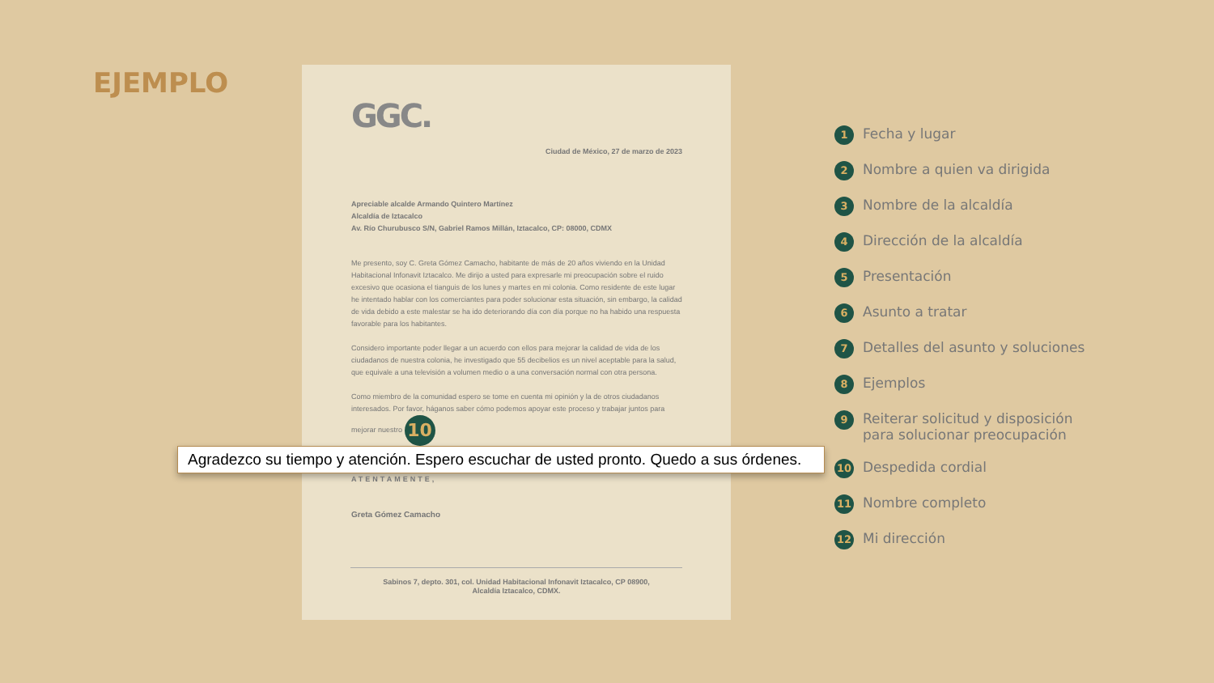EJEMPLO
GGC.
Ciudad de México, 27 de marzo de 2023
Apreciable alcalde Armando Quintero Martínez
Alcaldía de Iztacalco
Av. Río Churubusco S/N, Gabriel Ramos Millán, Iztacalco, CP: 08000, CDMX
Me presento, soy C. Greta Gómez Camacho, habitante de más de 20 años viviendo en la Unidad Habitacional Infonavit Iztacalco. Me dirijo a usted para expresarle mi preocupación sobre el ruido excesivo que ocasiona el tianguis de los lunes y martes en mi colonia. Como residente de este lugar he intentado hablar con los comerciantes para poder solucionar esta situación, sin embargo, la calidad de vida debido a este malestar se ha ido deteriorando día con día porque no ha habido una respuesta favorable para los habitantes.
Considero importante poder llegar a un acuerdo con ellos para mejorar la calidad de vida de los ciudadanos de nuestra colonia, he investigado que 55 decibelios es un nivel aceptable para la salud, que equivale a una televisión a volumen medio o a una conversación normal con otra persona.
Como miembro de la comunidad espero se tome en cuenta mi opinión y la de otros ciudadanos interesados. Por favor, háganos saber cómo podemos apoyar este proceso y trabajar juntos para mejorar nuestro 10
Agradezco su tiempo y atención. Espero escuchar de usted pronto. Quedo a sus órdenes.
ATENTAMENTE,
Greta Gómez Camacho
Sabinos 7, depto. 301, col. Unidad Habitacional Infonavit Iztacalco, CP 08900,
Alcaldía Iztacalco, CDMX.
1 Fecha y lugar
2 Nombre a quien va dirigida
3 Nombre de la alcaldía
4 Dirección de la alcaldía
5 Presentación
6 Asunto a tratar
7 Detalles del asunto y soluciones
8 Ejemplos
9 Reiterar solicitud y disposición
para solucionar preocupación
10 Despedida cordial
11 Nombre completo
12 Mi dirección